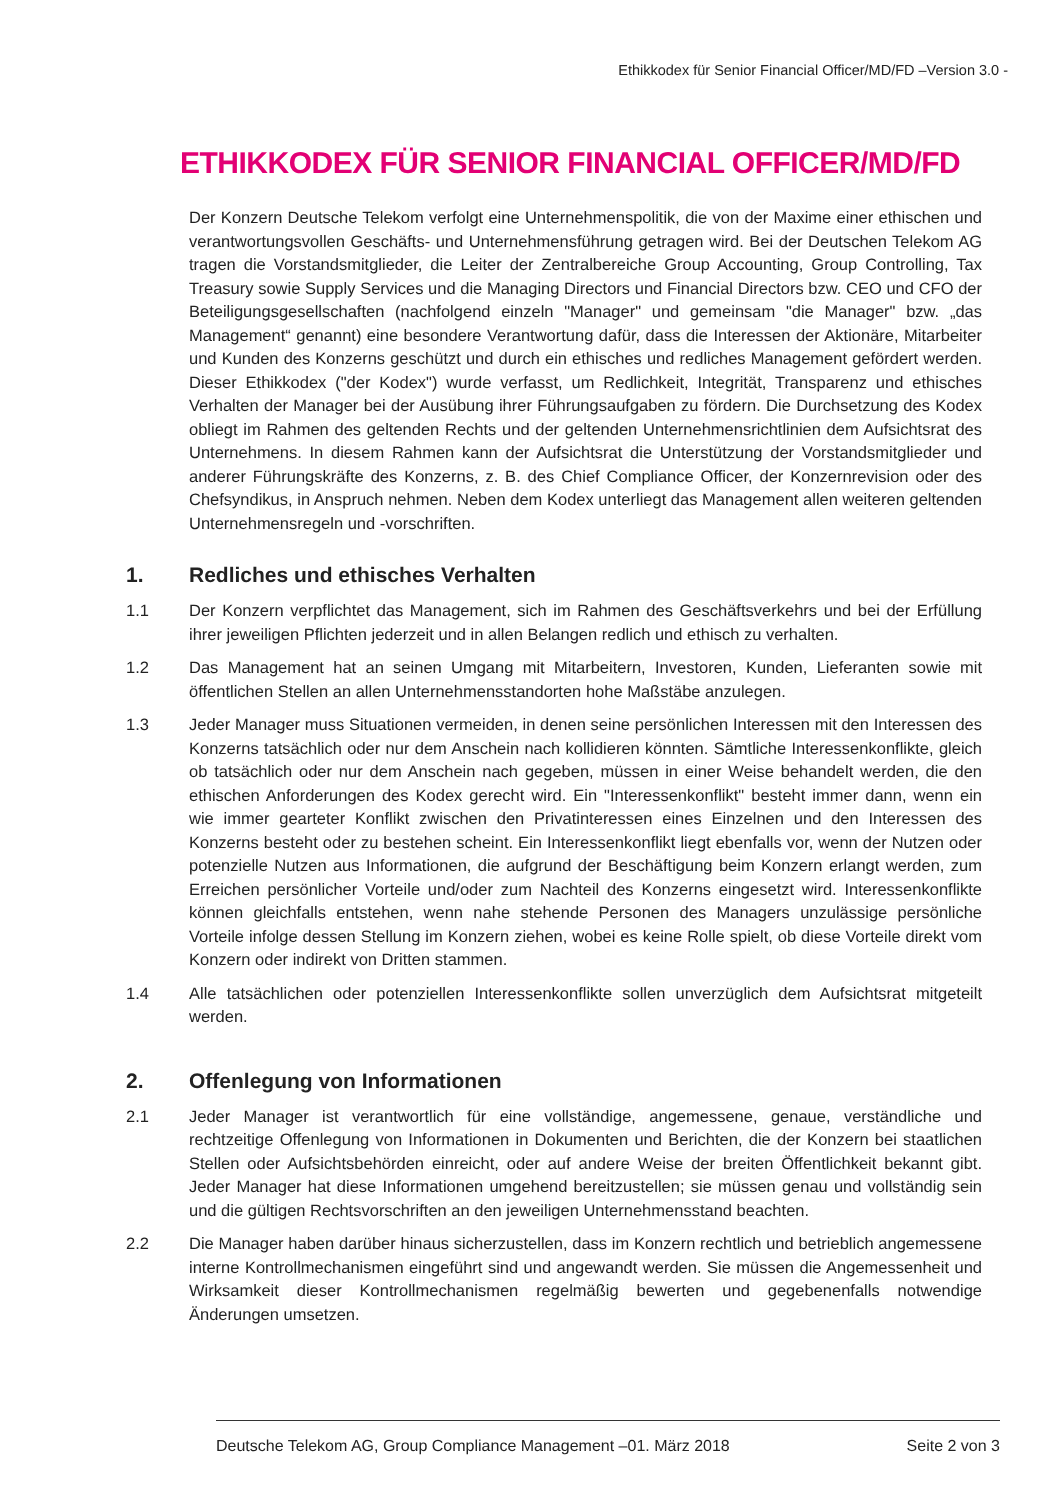Ethikkodex für Senior Financial Officer/MD/FD –Version 3.0 -
ETHIKKODEX FÜR SENIOR FINANCIAL OFFICER/MD/FD
Der Konzern Deutsche Telekom verfolgt eine Unternehmenspolitik, die von der Maxime einer ethischen und verantwortungsvollen Geschäfts- und Unternehmensführung getragen wird. Bei der Deutschen Telekom AG tragen die Vorstandsmitglieder, die Leiter der Zentralbereiche Group Accounting, Group Controlling, Tax Treasury sowie Supply Services und die Managing Directors und Financial Directors bzw. CEO und CFO der Beteiligungsgesellschaften (nachfolgend einzeln "Manager" und gemeinsam "die Manager" bzw. „das Management“ genannt) eine besondere Verantwortung dafür, dass die Interessen der Aktionäre, Mitarbeiter und Kunden des Konzerns geschützt und durch ein ethisches und redliches Management gefördert werden. Dieser Ethikkodex ("der Kodex") wurde verfasst, um Redlichkeit, Integrität, Transparenz und ethisches Verhalten der Manager bei der Ausübung ihrer Führungsaufgaben zu fördern. Die Durchsetzung des Kodex obliegt im Rahmen des geltenden Rechts und der geltenden Unternehmensrichtlinien dem Aufsichtsrat des Unternehmens. In diesem Rahmen kann der Aufsichtsrat die Unterstützung der Vorstandsmitglieder und anderer Führungskräfte des Konzerns, z. B. des Chief Compliance Officer, der Konzernrevision oder des Chefsyndikus, in Anspruch nehmen. Neben dem Kodex unterliegt das Management allen weiteren geltenden Unternehmensregeln und -vorschriften.
1. Redliches und ethisches Verhalten
1.1 Der Konzern verpflichtet das Management, sich im Rahmen des Geschäftsverkehrs und bei der Erfüllung ihrer jeweiligen Pflichten jederzeit und in allen Belangen redlich und ethisch zu verhalten.
1.2 Das Management hat an seinen Umgang mit Mitarbeitern, Investoren, Kunden, Lieferanten sowie mit öffentlichen Stellen an allen Unternehmensstandorten hohe Maßstäbe anzulegen.
1.3 Jeder Manager muss Situationen vermeiden, in denen seine persönlichen Interessen mit den Interessen des Konzerns tatsächlich oder nur dem Anschein nach kollidieren könnten. Sämtliche Interessenkonflikte, gleich ob tatsächlich oder nur dem Anschein nach gegeben, müssen in einer Weise behandelt werden, die den ethischen Anforderungen des Kodex gerecht wird. Ein "Interessenkonflikt" besteht immer dann, wenn ein wie immer gearteter Konflikt zwischen den Privatinteressen eines Einzelnen und den Interessen des Konzerns besteht oder zu bestehen scheint. Ein Interessenkonflikt liegt ebenfalls vor, wenn der Nutzen oder potenzielle Nutzen aus Informationen, die aufgrund der Beschäftigung beim Konzern erlangt werden, zum Erreichen persönlicher Vorteile und/oder zum Nachteil des Konzerns eingesetzt wird. Interessenkonflikte können gleichfalls entstehen, wenn nahe stehende Personen des Managers unzulässige persönliche Vorteile infolge dessen Stellung im Konzern ziehen, wobei es keine Rolle spielt, ob diese Vorteile direkt vom Konzern oder indirekt von Dritten stammen.
1.4 Alle tatsächlichen oder potenziellen Interessenkonflikte sollen unverzüglich dem Aufsichtsrat mitgeteilt werden.
2. Offenlegung von Informationen
2.1 Jeder Manager ist verantwortlich für eine vollständige, angemessene, genaue, verständliche und rechtzeitige Offenlegung von Informationen in Dokumenten und Berichten, die der Konzern bei staatlichen Stellen oder Aufsichtsbehörden einreicht, oder auf andere Weise der breiten Öffentlichkeit bekannt gibt. Jeder Manager hat diese Informationen umgehend bereitzustellen; sie müssen genau und vollständig sein und die gültigen Rechtsvorschriften an den jeweiligen Unternehmensstand beachten.
2.2 Die Manager haben darüber hinaus sicherzustellen, dass im Konzern rechtlich und betrieblich angemessene interne Kontrollmechanismen eingeführt sind und angewandt werden. Sie müssen die Angemessenheit und Wirksamkeit dieser Kontrollmechanismen regelmäßig bewerten und gegebenenfalls notwendige Änderungen umsetzen.
Deutsche Telekom AG, Group Compliance Management –01. März 2018 Seite 2 von 3